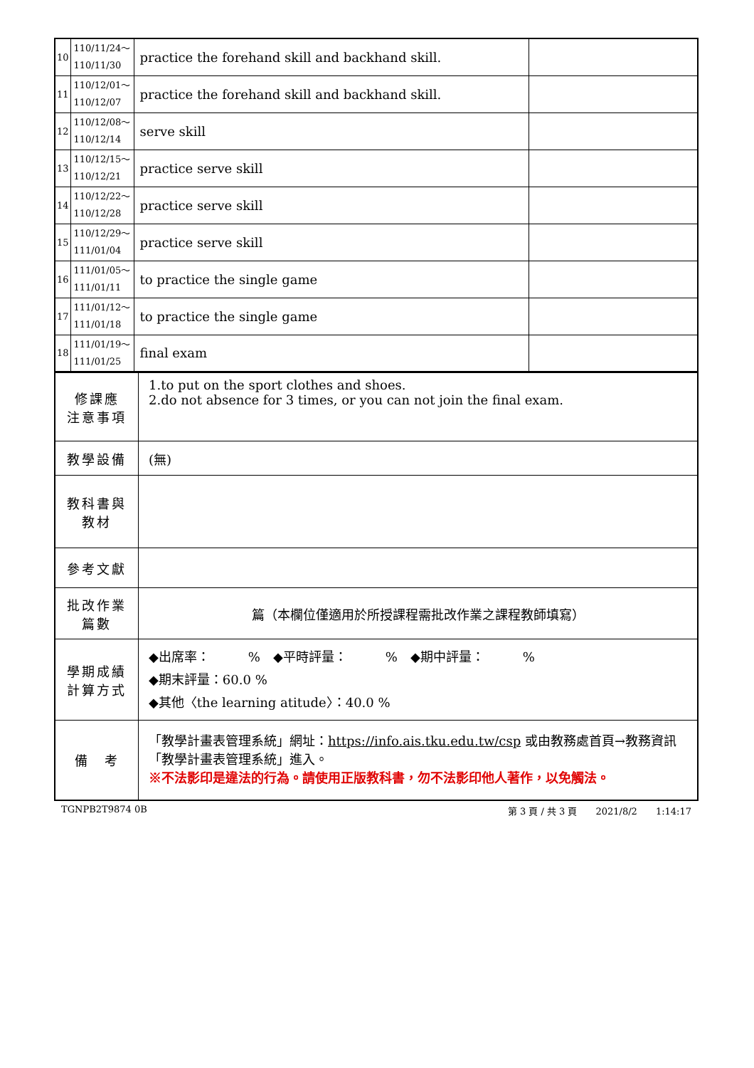| 10 | 110/11/24～ 110/11/30 | practice the forehand skill and backhand skill. | |
| 11 | 110/12/01～ 110/12/07 | practice the forehand skill and backhand skill. | |
| 12 | 110/12/08～ 110/12/14 | serve skill | |
| 13 | 110/12/15～ 110/12/21 | practice serve skill | |
| 14 | 110/12/22～ 110/12/28 | practice serve skill | |
| 15 | 110/12/29～ 111/01/04 | practice serve skill | |
| 16 | 111/01/05～ 111/01/11 | to practice the single game | |
| 17 | 111/01/12～ 111/01/18 | to practice the single game | |
| 18 | 111/01/19～ 111/01/25 | final exam | |
| 修課應 注意事項 | 1.to put on the sport clothes and shoes. 2.do not absence for 3 times, or you can not join the final exam. |
| 教學設備 | (無) |
| 教科書與 教材 | |
| 參考文獻 | |
| 批改作業 篇數 | 篇（本欄位僅適用於所授課程需批改作業之課程教師填寫） |
| 學期成績 計算方式 | ◆出席率： % ◆平時評量： % ◆期中評量： % ◆期末評量：60.0 % ◆其他〈the learning atitude〉：40.0 % |
| 備 考 | 「教學計畫表管理系統」網址： https://info.ais.tku.edu.tw/csp 或由教務處首頁→教務資訊「教學計畫表管理系統」進入。 ※不法影印是違法的行為。請使用正版教科書，勿不法影印他人著作，以免觸法。 |
TGNPB2T9874 0B 第 3 頁 / 共 3 頁　　2021/8/2　　1:14:17